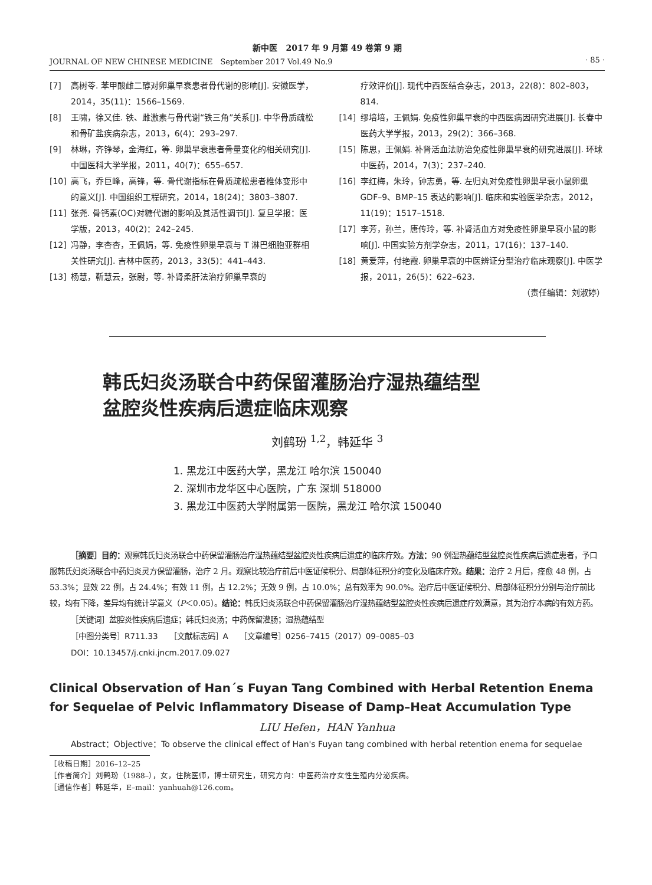新中医　2017 年 9 月第 49 卷第 9 期
JOURNAL OF NEW CHINESE MEDICINE　September 2017 Vol.49 No.9 · 85 ·
[7] 高树苓. 苯甲酸雌二醇对卵巢早衰患者骨代谢的影响[J]. 安徽医学，2014，35(11)：1566–1569.
[8] 王啸，徐又佳. 铁、雌激素与骨代谢“铁三角”关系[J]. 中华骨质疏松和骨矿盐疾病杂志，2013，6(4)：293–297.
[9] 林琳，齐铮琴，金海红，等. 卵巢早衰患者骨量变化的相关研究[J]. 中国医科大学学报，2011，40(7)：655–657.
[10] 高飞，乔巨峰，高锋，等. 骨代谢指标在骨质疏松患者椎体变形中的意义[J]. 中国组织工程研究，2014，18(24)：3803–3807.
[11] 张尧. 骨钙素(OC)对糖代谢的影响及其活性调节[J]. 复旦学报：医学版，2013，40(2)：242–245.
[12] 冯静，李杏杏，王佩娟，等. 免疫性卵巢早衰与 T 淋巴细胞亚群相关性研究[J]. 吉林中医药，2013，33(5)：441–443.
[13] 杨慧，靳慧云，张尉，等. 补肾柔肝法治疗卵巢早衰的
疗效评价[J]. 现代中西医结合杂志，2013，22(8)：802–803，814.
[14] 缪培培，王佩娟. 免疫性卵巢早衰的中西医病因研究进展[J]. 长春中医药大学学报，2013，29(2)：366–368.
[15] 陈思，王佩娟. 补肾活血法防治免疫性卵巢早衰的研究进展[J]. 环球中医药，2014，7(3)：237–240.
[16] 李红梅，朱玲，钟志勇，等. 左归丸对免疫性卵巢早衰小鼠卵巢 GDF–9、BMP–15 表达的影响[J]. 临床和实验医学杂志，2012，11(19)：1517–1518.
[17] 李芳，孙兰，唐传玲，等. 补肾活血方对免疫性卵巢早衰小鼠的影响[J]. 中国实验方剂学杂志，2011，17(16)：137–140.
[18] 黄爱萍，付艳霞. 卵巢早衰的中医辨证分型治疗临床观察[J]. 中医学报，2011，26(5)：622–623.
（责任编辑：刘淑婷）
韩氏妇炎汤联合中药保留灌肠治疗湿热蕴结型
盆腔炎性疾病后遗症临床观察
刘鹤玢 <sup>1,2</sup>，韩延华 <sup>3</sup>
1. 黑龙江中医药大学，黑龙江 哈尔滨 150040
2. 深圳市龙华区中心医院，广东 深圳 518000
3. 黑龙江中医药大学附属第一医院，黑龙江 哈尔滨 150040
［摘要］目的：观察韩氏妇炎汤联合中药保留灌肠治疗湿热蕴结型盆腔炎性疾病后遗症的临床疗效。方法：90 例湿热蕴结型盆腔炎性疾病后遗症患者，予口服韩氏妇炎汤联合中药妇炎灵方保留灌肠，治疗 2 月。观察比较治疗前后中医证候积分、局部体征积分的变化及临床疗效。结果：治疗 2 月后，痊愈 48 例，占 53.3%；显效 22 例，占 24.4%；有效 11 例，占 12.2%；无效 9 例，占 10.0%；总有效率为 90.0%。治疗后中医证候积分、局部体征积分分别与治疗前比较，均有下降，差异均有统计学意义（P＜0.05）。结论：韩氏妇炎汤联合中药保留灌肠治疗湿热蕴结型盆腔炎性疾病后遗症疗效满意，其为治疗本病的有效方药。
［关键词］盆腔炎性疾病后遗症；韩氏妇炎汤；中药保留灌肠；湿热蕴结型
［中图分类号］R711.33　　［文献标志码］A　　［文章编号］0256–7415（2017）09–0085–03
DOI：10.13457/j.cnki.jncm.2017.09.027
Clinical Observation of Han´s Fuyan Tang Combined with Herbal Retention Enema for Sequelae of Pelvic Inflammatory Disease of Damp–Heat Accumulation Type
LIU Hefen，HAN Yanhua
Abstract：Objective：To observe the clinical effect of Han's Fuyan tang combined with herbal retention enema for sequelae
［收稿日期］2016–12–25
［作者简介］刘鹤玢（1988–），女，住院医师，博士研究生，研究方向：中医药治疗女性生殖内分泌疾病。
［通信作者］韩延华，E–mail：yanhuah@126.com。